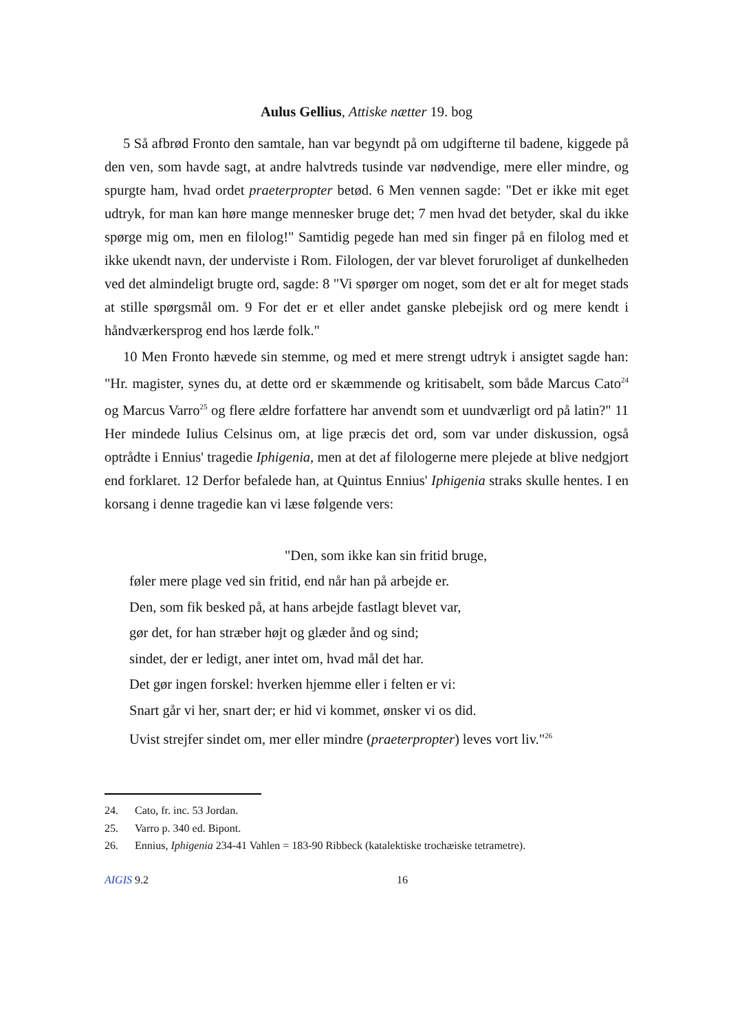Aulus Gellius, Attiske nætter 19. bog
5 Så afbrød Fronto den samtale, han var begyndt på om udgifterne til badene, kiggede på den ven, som havde sagt, at andre halvtreds tusinde var nødvendige, mere eller mindre, og spurgte ham, hvad ordet praeterpropter betød. 6 Men vennen sagde: "Det er ikke mit eget udtryk, for man kan høre mange mennesker bruge det; 7 men hvad det betyder, skal du ikke spørge mig om, men en filolog!" Samtidig pegede han med sin finger på en filolog med et ikke ukendt navn, der underviste i Rom. Filologen, der var blevet foruroliget af dunkelheden ved det almindeligt brugte ord, sagde: 8 "Vi spørger om noget, som det er alt for meget stads at stille spørgsmål om. 9 For det er et eller andet ganske plebejisk ord og mere kendt i håndværkersprog end hos lærde folk."
10 Men Fronto hævede sin stemme, og med et mere strengt udtryk i ansigtet sagde han: "Hr. magister, synes du, at dette ord er skæmmende og kritisabelt, som både Marcus Cato<sup>24</sup> og Marcus Varro<sup>25</sup> og flere ældre forfattere har anvendt som et uundværligt ord på latin?" 11 Her mindede Iulius Celsinus om, at lige præcis det ord, som var under diskussion, også optrådte i Ennius' tragedie Iphigenia, men at det af filologerne mere plejede at blive nedgjort end forklaret. 12 Derfor befalede han, at Quintus Ennius' Iphigenia straks skulle hentes. I en korsang i denne tragedie kan vi læse følgende vers:
"Den, som ikke kan sin fritid bruge,
føler mere plage ved sin fritid, end når han på arbejde er.
Den, som fik besked på, at hans arbejde fastlagt blevet var,
gør det, for han stræber højt og glæder ånd og sind;
sindet, der er ledigt, aner intet om, hvad mål det har.
Det gør ingen forskel: hverken hjemme eller i felten er vi:
Snart går vi her, snart der; er hid vi kommet, ønsker vi os did.
Uvist strejfer sindet om, mer eller mindre (praeterpropter) leves vort liv."<sup>26</sup>
24. Cato, fr. inc. 53 Jordan.
25. Varro p. 340 ed. Bipont.
26. Ennius, Iphigenia 234-41 Vahlen = 183-90 Ribbeck (katalektiske trochæiske tetrametre).
AIGIS 9.2 16